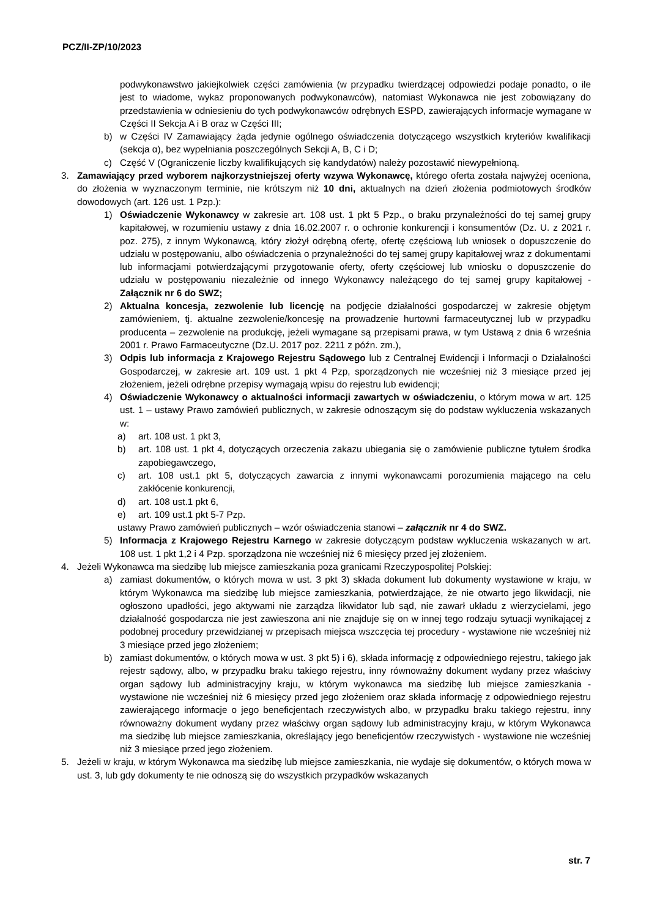PCZ/II-ZP/10/2023
podwykonawstwo jakiejkolwiek części zamówienia (w przypadku twierdzącej odpowiedzi podaje ponadto, o ile jest to wiadome, wykaz proponowanych podwykonawców), natomiast Wykonawca nie jest zobowiązany do przedstawienia w odniesieniu do tych podwykonawców odrębnych ESPD, zawierających informacje wymagane w Części II Sekcja A i B oraz w Części III;
b) w Części IV Zamawiający żąda jedynie ogólnego oświadczenia dotyczącego wszystkich kryteriów kwalifikacji (sekcja α), bez wypełniania poszczególnych Sekcji A, B, C i D;
c) Część V (Ograniczenie liczby kwalifikujących się kandydatów) należy pozostawić niewypełnioną.
3. Zamawiający przed wyborem najkorzystniejszej oferty wzywa Wykonawcę, którego oferta została najwyżej oceniona, do złożenia w wyznaczonym terminie, nie krótszym niż 10 dni, aktualnych na dzień złożenia podmiotowych środków dowodowych (art. 126 ust. 1 Pzp.):
1) Oświadczenie Wykonawcy w zakresie art. 108 ust. 1 pkt 5 Pzp., o braku przynależności do tej samej grupy kapitałowej, w rozumieniu ustawy z dnia 16.02.2007 r. o ochronie konkurencji i konsumentów (Dz. U. z 2021 r. poz. 275), z innym Wykonawcą, który złożył odrębną ofertę, ofertę częściową lub wniosek o dopuszczenie do udziału w postępowaniu, albo oświadczenia o przynależności do tej samej grupy kapitałowej wraz z dokumentami lub informacjami potwierdzającymi przygotowanie oferty, oferty częściowej lub wniosku o dopuszczenie do udziału w postępowaniu niezależnie od innego Wykonawcy należącego do tej samej grupy kapitałowej - Załącznik nr 6 do SWZ;
2) Aktualna koncesja, zezwolenie lub licencję na podjęcie działalności gospodarczej w zakresie objętym zamówieniem, tj. aktualne zezwolenie/koncesję na prowadzenie hurtowni farmaceutycznej lub w przypadku producenta – zezwolenie na produkcję, jeżeli wymagane są przepisami prawa, w tym Ustawą z dnia 6 września 2001 r. Prawo Farmaceutyczne (Dz.U. 2017 poz. 2211 z późn. zm.),
3) Odpis lub informacja z Krajowego Rejestru Sądowego lub z Centralnej Ewidencji i Informacji o Działalności Gospodarczej, w zakresie art. 109 ust. 1 pkt 4 Pzp, sporządzonych nie wcześniej niż 3 miesiące przed jej złożeniem, jeżeli odrębne przepisy wymagają wpisu do rejestru lub ewidencji;
4) Oświadczenie Wykonawcy o aktualności informacji zawartych w oświadczeniu, o którym mowa w art. 125 ust. 1 – ustawy Prawo zamówień publicznych, w zakresie odnoszącym się do podstaw wykluczenia wskazanych w:
a) art. 108 ust. 1 pkt 3,
b) art. 108 ust. 1 pkt 4, dotyczących orzeczenia zakazu ubiegania się o zamówienie publiczne tytułem środka zapobiegawczego,
c) art. 108 ust.1 pkt 5, dotyczących zawarcia z innymi wykonawcami porozumienia mającego na celu zakłócenie konkurencji,
d) art. 108 ust.1 pkt 6,
e) art. 109 ust.1 pkt 5-7 Pzp.
ustawy Prawo zamówień publicznych – wzór oświadczenia stanowi – załącznik nr 4 do SWZ.
5) Informacja z Krajowego Rejestru Karnego w zakresie dotyczącym podstaw wykluczenia wskazanych w art. 108 ust. 1 pkt 1,2 i 4 Pzp. sporządzona nie wcześniej niż 6 miesięcy przed jej złożeniem.
4. Jeżeli Wykonawca ma siedzibę lub miejsce zamieszkania poza granicami Rzeczypospolitej Polskiej:
a) zamiast dokumentów, o których mowa w ust. 3 pkt 3) składa dokument lub dokumenty wystawione w kraju, w którym Wykonawca ma siedzibę lub miejsce zamieszkania, potwierdzające, że nie otwarto jego likwidacji, nie ogłoszono upadłości, jego aktywami nie zarządza likwidator lub sąd, nie zawarł układu z wierzycielami, jego działalność gospodarcza nie jest zawieszona ani nie znajduje się on w innej tego rodzaju sytuacji wynikającej z podobnej procedury przewidzianej w przepisach miejsca wszczęcia tej procedury - wystawione nie wcześniej niż 3 miesiące przed jego złożeniem;
b) zamiast dokumentów, o których mowa w ust. 3 pkt 5) i 6), składa informację z odpowiedniego rejestru, takiego jak rejestr sądowy, albo, w przypadku braku takiego rejestru, inny równoważny dokument wydany przez właściwy organ sądowy lub administracyjny kraju, w którym wykonawca ma siedzibę lub miejsce zamieszkania - wystawione nie wcześniej niż 6 miesięcy przed jego złożeniem oraz składa informację z odpowiedniego rejestru zawierającego informacje o jego beneficjentach rzeczywistych albo, w przypadku braku takiego rejestru, inny równoważny dokument wydany przez właściwy organ sądowy lub administracyjny kraju, w którym Wykonawca ma siedzibę lub miejsce zamieszkania, określający jego beneficjentów rzeczywistych - wystawione nie wcześniej niż 3 miesiące przed jego złożeniem.
5. Jeżeli w kraju, w którym Wykonawca ma siedzibę lub miejsce zamieszkania, nie wydaje się dokumentów, o których mowa w ust. 3, lub gdy dokumenty te nie odnoszą się do wszystkich przypadków wskazanych
str. 7